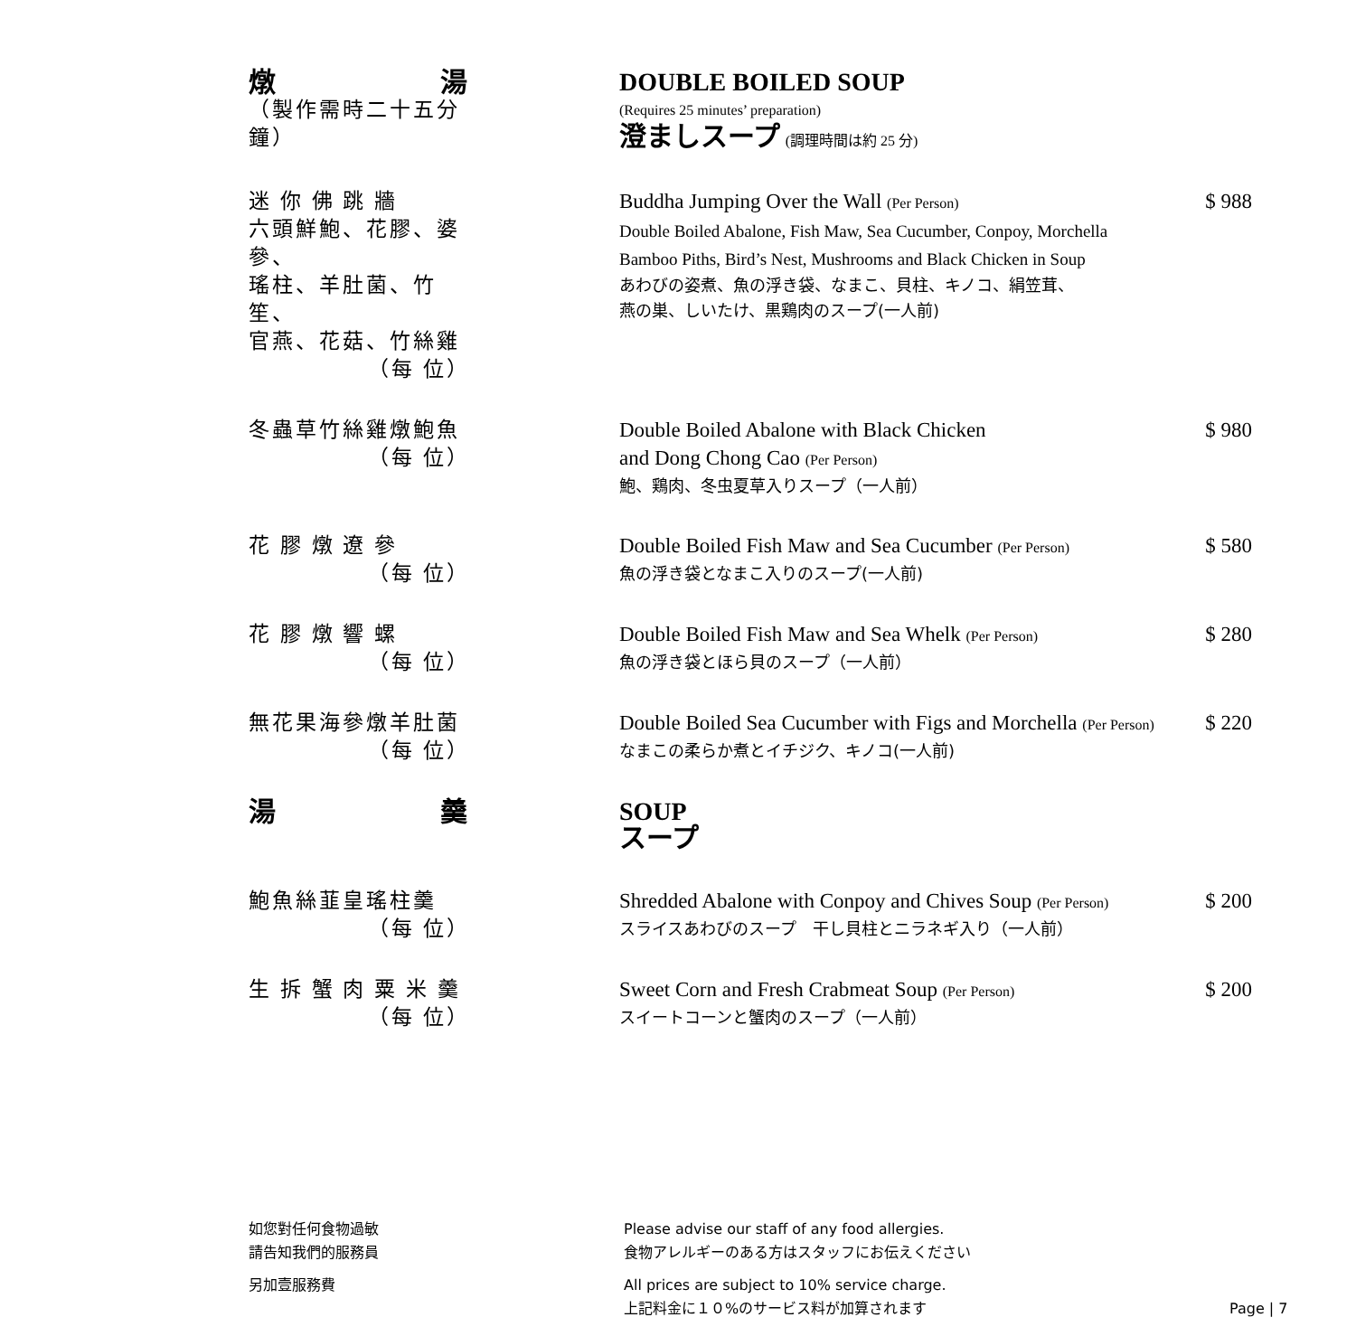燉 湯
（製作需時二十五分鐘）
DOUBLE BOILED SOUP
(Requires 25 minutes’ preparation)
澄ましスープ (調理時間は約 25 分)
迷 你 佛 跳 牆
六頭鮮鮑、花膠、婆參、
瑤柱、羊肚菌、竹笙、
官燕、花菇、竹絲雞
（每 位）
Buddha Jumping Over the Wall (Per Person)
Double Boiled Abalone, Fish Maw, Sea Cucumber, Conpoy, Morchella
Bamboo Piths, Bird’s Nest, Mushrooms and Black Chicken in Soup
あわびの姿煮、魚の浮き袋、なまこ、貝柱、キノコ、絹笠茸、
燕の巣、しいたけ、黒鶏肉のスープ(一人前)
$ 988
冬蟲草竹絲雞燉鮑魚
（每 位）
Double Boiled Abalone with Black Chicken
and Dong Chong Cao (Per Person)
鮑、鶏肉、冬虫夏草入りスープ（一人前）
$ 980
花 膠 燉 遼 參
（每 位）
Double Boiled Fish Maw and Sea Cucumber (Per Person)
魚の浮き袋となまこ入りのスープ(一人前)
$ 580
花 膠 燉 響 螺
（每 位）
Double Boiled Fish Maw and Sea Whelk (Per Person)
魚の浮き袋とほら貝のスープ（一人前）
$ 280
無花果海參燉羊肚菌
（每 位）
Double Boiled Sea Cucumber with Figs and Morchella (Per Person)
なまこの柔らか煮とイチジク、キノコ(一人前)
$ 220
湯 羹 SOUP
スープ
鮑魚絲韮皇瑤柱羹
（每 位）
Shredded Abalone with Conpoy and Chives Soup (Per Person)
スライスあわびのスープ　干し貝柱とニラネギ入り（一人前）
$ 200
生 拆 蟹 肉 粟 米 羹
（每 位）
Sweet Corn and Fresh Crabmeat Soup (Per Person)
スイートコーンと蟹肉のスープ（一人前）
$ 200
如您對任何食物過敏
請告知我們的服務員
Please advise our staff of any food allergies.
食物アレルギーのある方はスタッフにお伝えください
另加壹服務費 All prices are subject to 10% service charge.
上記料金に１０%のサービス料が加算されます
Page | 7